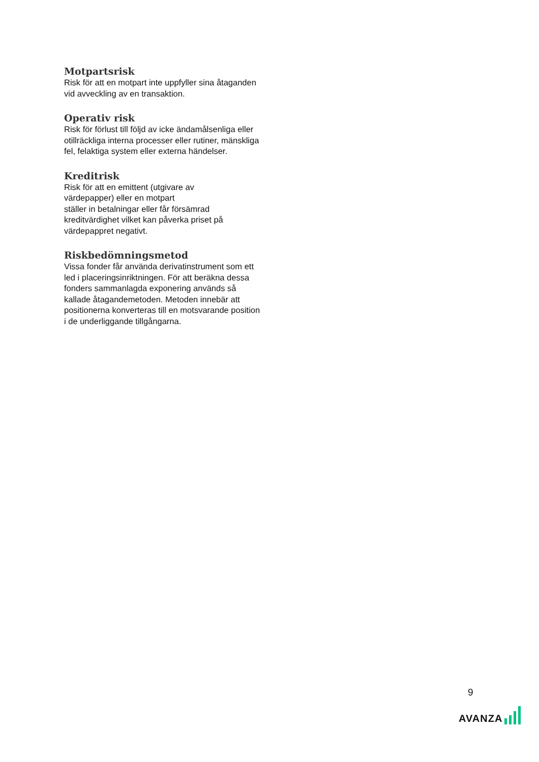Motpartsrisk
Risk för att en motpart inte uppfyller sina åtaganden vid avveckling av en transaktion.
Operativ risk
Risk för förlust till följd av icke ändamålsenliga eller otillräckliga interna processer eller rutiner, mänskliga fel, felaktiga system eller externa händelser.
Kreditrisk
Risk för att en emittent (utgivare av
värdepapper) eller en motpart
ställer in betalningar eller får försämrad kreditvärdighet vilket kan påverka priset på värdepappret negativt.
Riskbedömningsmetod
Vissa fonder får använda derivatinstrument som ett led i placeringsinriktningen. För att beräkna dessa fonders sammanlagda exponering används så kallade åtagandemetoden. Metoden innebär att positionerna konverteras till en motsvarande position i de underliggande tillgångarna.
9
AVANZA